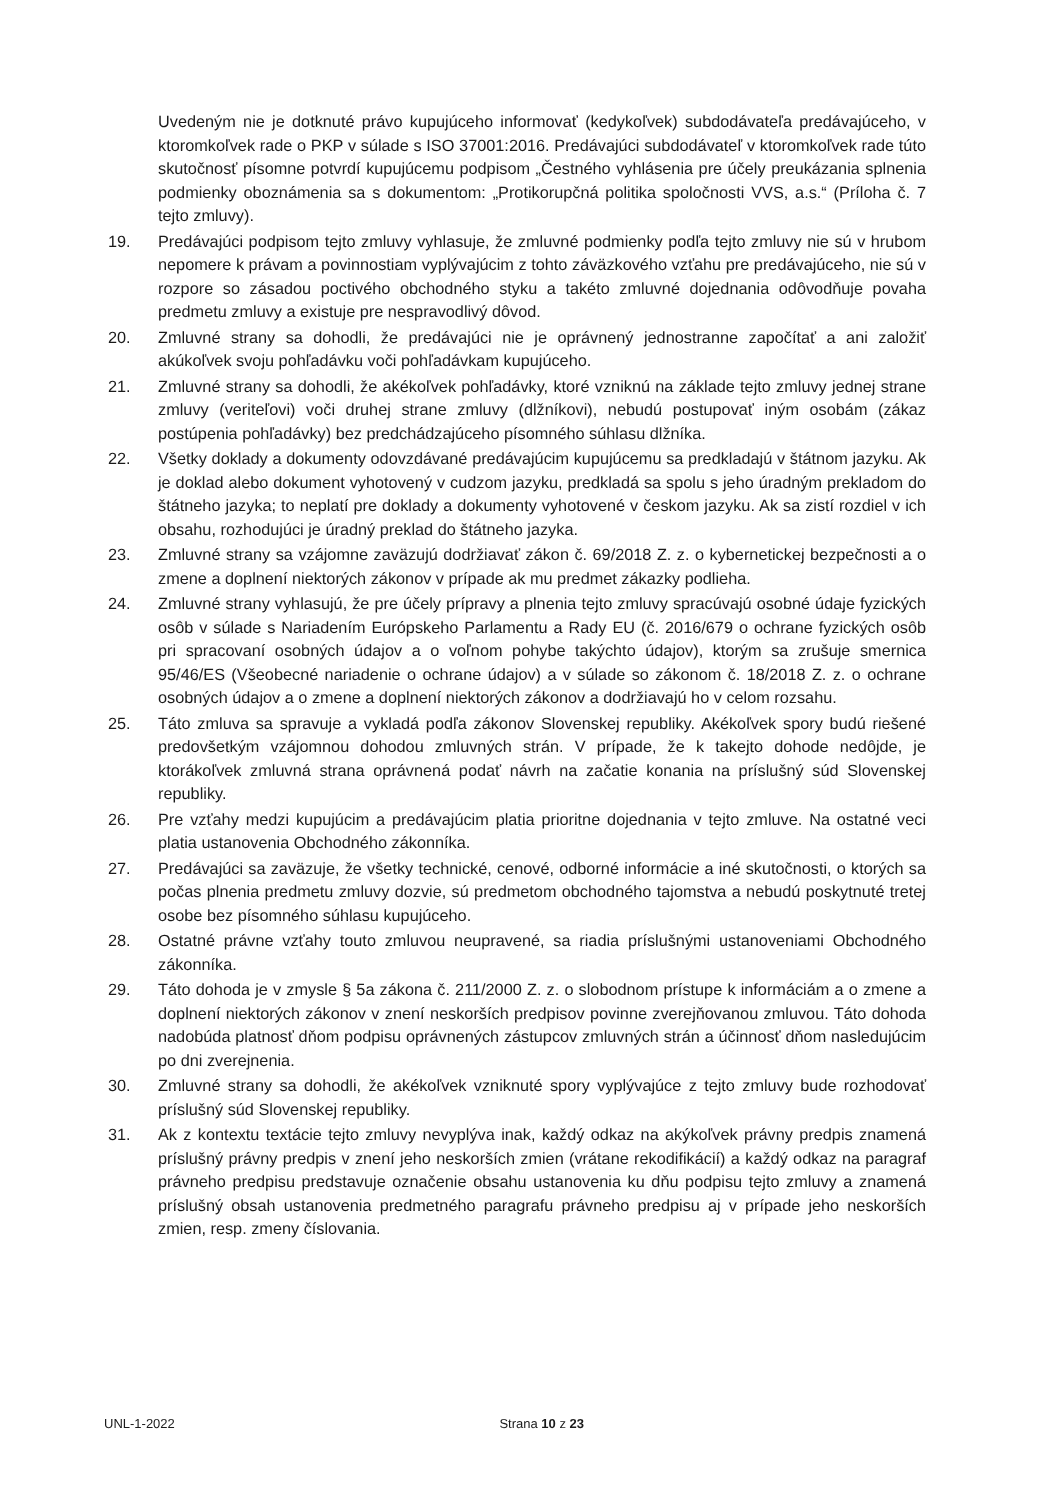Uvedeným nie je dotknuté právo kupujúceho informovať (kedykoľvek) subdodávateľa predávajúceho, v ktoromkoľvek rade o PKP v súlade s ISO 37001:2016. Predávajúci subdodávateľ v ktoromkoľvek rade túto skutočnosť písomne potvrdí kupujúcemu podpisom „Čestného vyhlásenia pre účely preukázania splnenia podmienky oboznámenia sa s dokumentom: „Protikorupčná politika spoločnosti VVS, a.s.“ (Príloha č. 7 tejto zmluvy).
19. Predávajúci podpisom tejto zmluvy vyhlasuje, že zmluvné podmienky podľa tejto zmluvy nie sú v hrubom nepomere k právam a povinnostiam vyplývajúcim z tohto záväzkového vzťahu pre predávajúceho, nie sú v rozpore so zásadou poctivého obchodného styku a takéto zmluvné dojednania odôvodňuje povaha predmetu zmluvy a existuje pre nespravodlivý dôvod.
20. Zmluvné strany sa dohodli, že predávajúci nie je oprávnený jednostranne započítať a ani založiť akúkoľvek svoju pohľadávku voči pohľadávkam kupujúceho.
21. Zmluvné strany sa dohodli, že akékoľvek pohľadávky, ktoré vzniknú na základe tejto zmluvy jednej strane zmluvy (veriteľovi) voči druhej strane zmluvy (dlžníkovi), nebudú postupovať iným osobám (zákaz postúpenia pohľadávky) bez predchádzajúceho písomného súhlasu dlžníka.
22. Všetky doklady a dokumenty odovzdávané predávajúcim kupujúcemu sa predkladajú v štátnom jazyku. Ak je doklad alebo dokument vyhotovený v cudzom jazyku, predkladá sa spolu s jeho úradným prekladom do štátneho jazyka; to neplatí pre doklady a dokumenty vyhotovené v českom jazyku. Ak sa zistí rozdiel v ich obsahu, rozhodujúci je úradný preklad do štátneho jazyka.
23. Zmluvné strany sa vzájomne zaväzujú dodržiavať zákon č. 69/2018 Z. z. o kybernetickej bezpečnosti a o zmene a doplnení niektorých zákonov v prípade ak mu predmet zákazky podlieha.
24. Zmluvné strany vyhlasujú, že pre účely prípravy a plnenia tejto zmluvy spracúvajú osobné údaje fyzických osôb v súlade s Nariadením Európskeho Parlamentu a Rady EU (č. 2016/679 o ochrane fyzických osôb pri spracovaní osobných údajov a o voľnom pohybe takýchto údajov), ktorým sa zrušuje smernica 95/46/ES (Všeobecné nariadenie o ochrane údajov) a v súlade so zákonom č. 18/2018 Z. z. o ochrane osobných údajov a o zmene a doplnení niektorých zákonov a dodržiavajú ho v celom rozsahu.
25. Táto zmluva sa spravuje a vykladá podľa zákonov Slovenskej republiky. Akékoľvek spory budú riešené predovšetkým vzájomnou dohodou zmluvných strán. V prípade, že k takejto dohode nedôjde, je ktorákoľvek zmluvná strana oprávnená podať návrh na začatie konania na príslušný súd Slovenskej republiky.
26. Pre vzťahy medzi kupujúcim a predávajúcim platia prioritne dojednania v tejto zmluve. Na ostatné veci platia ustanovenia Obchodného zákonníka.
27. Predávajúci sa zaväzuje, že všetky technické, cenové, odborné informácie a iné skutočnosti, o ktorých sa počas plnenia predmetu zmluvy dozvie, sú predmetom obchodného tajomstva a nebudú poskytnuté tretej osobe bez písomného súhlasu kupujúceho.
28. Ostatné právne vzťahy touto zmluvou neupravené, sa riadia príslušnými ustanoveniami Obchodného zákonníka.
29. Táto dohoda je v zmysle § 5a zákona č. 211/2000 Z. z. o slobodnom prístupe k informáciám a o zmene a doplnení niektorých zákonov v znení neskorších predpisov povinne zverejňovanou zmluvou. Táto dohoda nadobúda platnosť dňom podpisu oprávnených zástupcov zmluvných strán a účinnosť dňom nasledujúcim po dni zverejnenia.
30. Zmluvné strany sa dohodli, že akékoľvek vzniknuté spory vyplývajúce z tejto zmluvy bude rozhodovať príslušný súd Slovenskej republiky.
31. Ak z kontextu textácie tejto zmluvy nevyplýva inak, každý odkaz na akýkoľvek právny predpis znamená príslušný právny predpis v znení jeho neskorších zmien (vrátane rekodifikácií) a každý odkaz na paragraf právneho predpisu predstavuje označenie obsahu ustanovenia ku dňu podpisu tejto zmluvy a znamená príslušný obsah ustanovenia predmetného paragrafu právneho predpisu aj v prípade jeho neskorších zmien, resp. zmeny číslovania.
UNL-1-2022 Strana 10 z 23